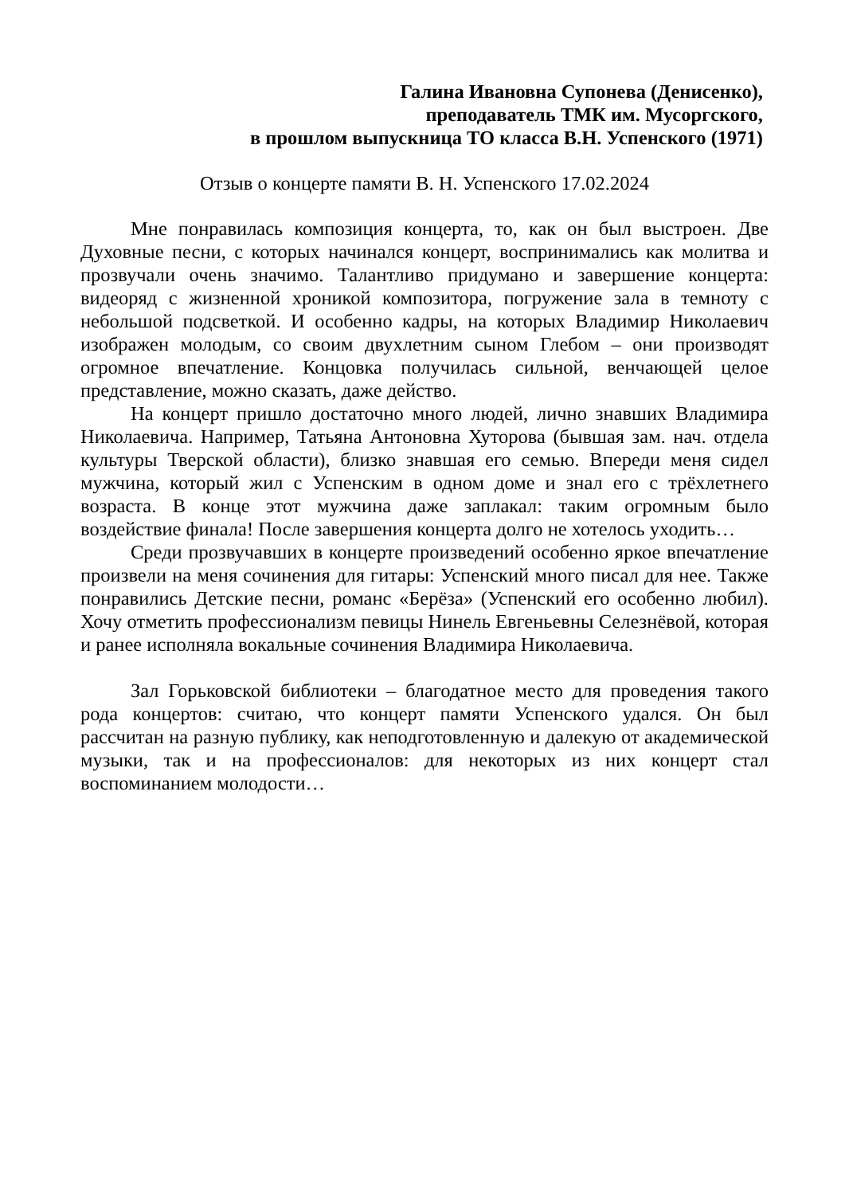Галина Ивановна Супонева (Денисенко),
преподаватель ТМК им. Мусоргского,
в прошлом выпускница ТО класса В.Н. Успенского (1971)
Отзыв о концерте памяти В. Н. Успенского 17.02.2024
Мне понравилась композиция концерта, то, как он был выстроен. Две Духовные песни, с которых начинался концерт, воспринимались как молитва и прозвучали очень значимо. Талантливо придумано и завершение концерта: видеоряд с жизненной хроникой композитора, погружение зала в темноту с небольшой подсветкой. И особенно кадры, на которых Владимир Николаевич изображен молодым, со своим двухлетним сыном Глебом – они производят огромное впечатление. Концовка получилась сильной, венчающей целое представление, можно сказать, даже действо.
На концерт пришло достаточно много людей, лично знавших Владимира Николаевича. Например, Татьяна Антоновна Хуторова (бывшая зам. нач. отдела культуры Тверской области), близко знавшая его семью. Впереди меня сидел мужчина, который жил с Успенским в одном доме и знал его с трёхлетнего возраста. В конце этот мужчина даже заплакал: таким огромным было воздействие финала! После завершения концерта долго не хотелось уходить…
Среди прозвучавших в концерте произведений особенно яркое впечатление произвели на меня сочинения для гитары: Успенский много писал для нее. Также понравились Детские песни, романс «Берёза» (Успенский его особенно любил). Хочу отметить профессионализм певицы Нинель Евгеньевны Селезнёвой, которая и ранее исполняла вокальные сочинения Владимира Николаевича.
Зал Горьковской библиотеки – благодатное место для проведения такого рода концертов: считаю, что концерт памяти Успенского удался. Он был рассчитан на разную публику, как неподготовленную и далекую от академической музыки, так и на профессионалов: для некоторых из них концерт стал воспоминанием молодости…